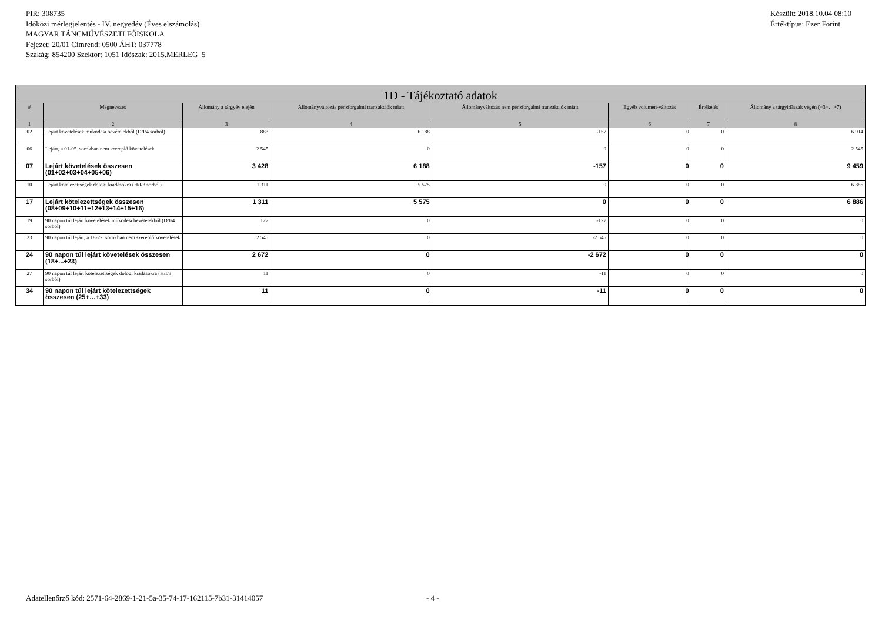PIR: 308735
Időközi mérlegjelentés - IV. negyedév (Éves elszámolás)
MAGYAR TÁNCMŰVÉSZETI FŐISKOLA
Fejezet: 20/01 Címrend: 0500 ÁHT: 037778
Szakág: 854200 Szektor: 1051 Időszak: 2015.MERLEG_5
Készült: 2018.10.04 08:10
Értéktípus: Ezer Forint
| 1D - Tájékoztató adatok | | | | | | | |
| --- | --- | --- | --- | --- | --- | --- | --- |
| # | Megnevezés | Állomány a tárgyév elején | Állományváltozás pénzforgalmi tranzakciók miatt | Állományváltozás nem pénzforgalmi tranzakciók miatt | Egyéb volumen-változás | Értékelés | Állomány a tárgyid?szak végén (=3+…+7) |
| 1 | 2 | 3 | 4 | 5 | 6 | 7 | 8 |
| 02 | Lejárt követelések működési bevételekből (D/I/4 sorból) | 883 | 6 188 | -157 | 0 | 0 | 6 914 |
| 06 | Lejárt, a 01-05. sorokban nem szereplő követelések | 2 545 | 0 | 0 | 0 | 0 | 2 545 |
| 07 | Lejárt követelések összesen (01+02+03+04+05+06) | 3 428 | 6 188 | -157 | 0 | 0 | 9 459 |
| 10 | Lejárt kötelezettségek dologi kiadásokra (H/I/3 sorból) | 1 311 | 5 575 | 0 | 0 | 0 | 6 886 |
| 17 | Lejárt kötelezettségek összesen (08+09+10+11+12+13+14+15+16) | 1 311 | 5 575 | 0 | 0 | 0 | 6 886 |
| 19 | 90 napon túl lejárt követelések működési bevételekből (D/I/4 sorból) | 127 | 0 | -127 | 0 | 0 | 0 |
| 23 | 90 napon túl lejárt, a 18-22. sorokban nem szereplő követelések | 2 545 | 0 | -2 545 | 0 | 0 | 0 |
| 24 | 90 napon túl lejárt követelések összesen (18+...+23) | 2 672 | 0 | -2 672 | 0 | 0 | 0 |
| 27 | 90 napon túl lejárt kötelezettségek dologi kiadásokra (H/I/3 sorból) | 11 | 0 | -11 | 0 | 0 | 0 |
| 34 | 90 napon túl lejárt kötelezettségek összesen (25+…+33) | 11 | 0 | -11 | 0 | 0 | 0 |
Adatellenőrző kód: 2571-64-2869-1-21-5a-35-74-17-162115-7b31-31414057
- 4 -